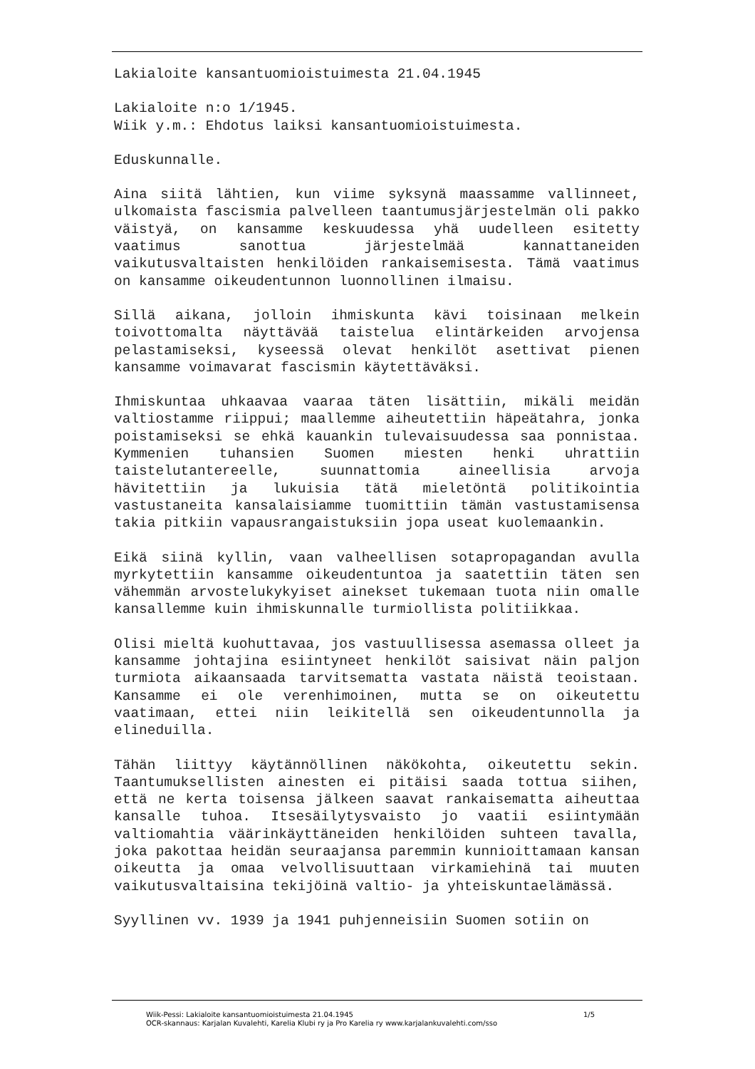Lakialoite kansantuomioistuimesta 21.04.1945
Lakialoite n:o 1/1945.
Wiik y.m.: Ehdotus laiksi kansantuomioistuimesta.
Eduskunnalle.
Aina siitä lähtien, kun viime syksynä maassamme vallinneet, ulkomaista fascismia palvelleen taantumusjärjestelmän oli pakko väistyä, on kansamme keskuudessa yhä uudelleen esitetty vaatimus sanottua järjestelmää kannattaneiden vaikutusvaltaisten henkilöiden rankaisemisesta. Tämä vaatimus on kansamme oikeudentunnon luonnollinen ilmaisu.
Sillä aikana, jolloin ihmiskunta kävi toisinaan melkein toivottomalta näyttävää taistelua elintärkeiden arvojensa pelastamiseksi, kyseessä olevat henkilöt asettivat pienen kansamme voimavarat fascismin käytettäväksi.
Ihmiskuntaa uhkaavaa vaaraa täten lisättiin, mikäli meidän valtiostamme riippui; maallemme aiheutettiin häpeätahra, jonka poistamiseksi se ehkä kauankin tulevaisuudessa saa ponnistaa. Kymmenien tuhansien Suomen miesten henki uhrattiin taistelutantereelle, suunnattomia aineellisia arvoja hävitettiin ja lukuisia tätä mieletöntä politikointia vastustaneita kansalaisiamme tuomittiin tämän vastustamisensa takia pitkiin vapausrangaistuksiin jopa useat kuolemaankin.
Eikä siinä kyllin, vaan valheellisen sotapropagandan avulla myrkytettiin kansamme oikeudentuntoa ja saatettiin täten sen vähemmän arvostelukykyiset ainekset tukemaan tuota niin omalle kansallemme kuin ihmiskunnalle turmiollista politiikkaa.
Olisi mieltä kuohuttavaa, jos vastuullisessa asemassa olleet ja kansamme johtajina esiintyneet henkilöt saisivat näin paljon turmiota aikaansaada tarvitsematta vastata näistä teoistaan. Kansamme ei ole verenhimoinen, mutta se on oikeutettu vaatimaan, ettei niin leikitellä sen oikeudentunnolla ja elineduilla.
Tähän liittyy käytännöllinen näkökohta, oikeutettu sekin. Taantumuksellisten ainesten ei pitäisi saada tottua siihen, että ne kerta toisensa jälkeen saavat rankaisematta aiheuttaa kansalle tuhoa. Itsesäilytysvaisto jo vaatii esiintymään valtiomahtia väärinkäyttäneiden henkilöiden suhteen tavalla, joka pakottaa heidän seuraajansa paremmin kunnioittamaan kansan oikeutta ja omaa velvollisuuttaan virkamiehinä tai muuten vaikutusvaltaisina tekijöinä valtio- ja yhteiskuntaelämässä.
Syyllinen vv. 1939 ja 1941 puhjenneisiin Suomen sotiin on
1/5 Wiik-Pessi: Lakialoite kansantuomioistuimesta 21.04.1945
OCR-skannaus: Karjalan Kuvalehti, Karelia Klubi ry ja Pro Karelia ry www.karjalankuvalehti.com/sso